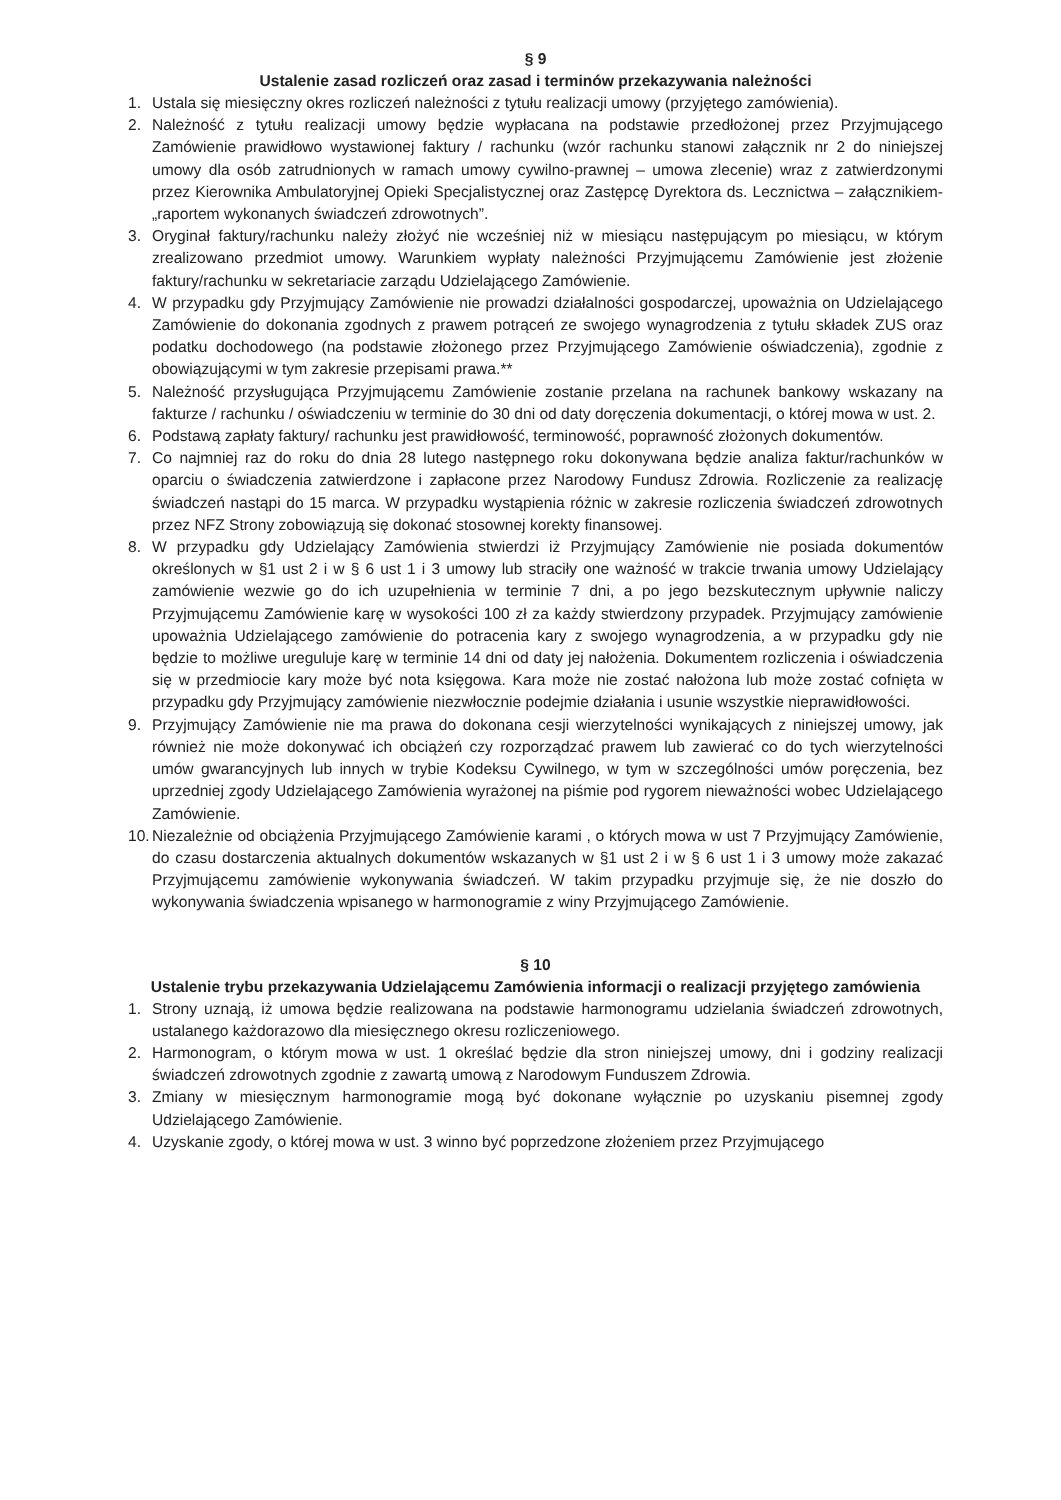§ 9
Ustalenie zasad rozliczeń oraz zasad i terminów przekazywania należności
1. Ustala się miesięczny okres rozliczeń należności z tytułu realizacji umowy (przyjętego zamówienia).
2. Należność z tytułu realizacji umowy będzie wypłacana na podstawie przedłożonej przez Przyjmującego Zamówienie prawidłowo wystawionej faktury / rachunku (wzór rachunku stanowi załącznik nr 2 do niniejszej umowy dla osób zatrudnionych w ramach umowy cywilno-prawnej – umowa zlecenie) wraz z zatwierdzonymi przez Kierownika Ambulatoryjnej Opieki Specjalistycznej oraz Zastępcę Dyrektora ds. Lecznictwa – załącznikiem- „raportem wykonanych świadczeń zdrowotnych”.
3. Oryginał faktury/rachunku należy złożyć nie wcześniej niż w miesiącu następującym po miesiącu, w którym zrealizowano przedmiot umowy. Warunkiem wypłaty należności Przyjmującemu Zamówienie jest złożenie faktury/rachunku w sekretariacie zarządu Udzielającego Zamówienie.
4. W przypadku gdy Przyjmujący Zamówienie nie prowadzi działalności gospodarczej, upoważnia on Udzielającego Zamówienie do dokonania zgodnych z prawem potrąceń ze swojego wynagrodzenia z tytułu składek ZUS oraz podatku dochodowego (na podstawie złożonego przez Przyjmującego Zamówienie oświadczenia), zgodnie z obowiązującymi w tym zakresie przepisami prawa.**
5. Należność przysługująca Przyjmującemu Zamówienie zostanie przelana na rachunek bankowy wskazany na fakturze / rachunku / oświadczeniu w terminie do 30 dni od daty doręczenia dokumentacji, o której mowa w ust. 2.
6. Podstawą zapłaty faktury/ rachunku jest prawidłowość, terminowość, poprawność złożonych dokumentów.
7. Co najmniej raz do roku do dnia 28 lutego następnego roku dokonywana będzie analiza faktur/rachunków w oparciu o świadczenia zatwierdzone i zapłacone przez Narodowy Fundusz Zdrowia. Rozliczenie za realizację świadczeń nastąpi do 15 marca. W przypadku wystąpienia różnic w zakresie rozliczenia świadczeń zdrowotnych przez NFZ Strony zobowiązują się dokonać stosownej korekty finansowej.
8. W przypadku gdy Udzielający Zamówienia stwierdzi iż Przyjmujący Zamówienie nie posiada dokumentów określonych w §1 ust 2 i w § 6 ust 1 i 3 umowy lub straciły one ważność w trakcie trwania umowy Udzielający zamówienie wezwie go do ich uzupełnienia w terminie 7 dni, a po jego bezskutecznym upływnie naliczy Przyjmującemu Zamówienie karę w wysokości 100 zł za każdy stwierdzony przypadek. Przyjmujący zamówienie upoważnia Udzielającego zamówienie do potracenia kary z swojego wynagrodzenia, a w przypadku gdy nie będzie to możliwe ureguluje karę w terminie 14 dni od daty jej nałożenia. Dokumentem rozliczenia i oświadczenia się w przedmiocie kary może być nota księgowa. Kara może nie zostać nałożona lub może zostać cofnięta w przypadku gdy Przyjmujący zamówienie niezwłocznie podejmie działania i usunie wszystkie nieprawidłowości.
9. Przyjmujący Zamówienie nie ma prawa do dokonana cesji wierzytelności wynikających z niniejszej umowy, jak również nie może dokonywać ich obciążeń czy rozporządzać prawem lub zawierać co do tych wierzytelności umów gwarancyjnych lub innych w trybie Kodeksu Cywilnego, w tym w szczególności umów poręczenia, bez uprzedniej zgody Udzielającego Zamówienia wyrażonej na piśmie pod rygorem nieważności wobec Udzielającego Zamówienie.
10. Niezależnie od obciążenia Przyjmującego Zamówienie karami , o których mowa w ust 7 Przyjmujący Zamówienie, do czasu dostarczenia aktualnych dokumentów wskazanych w §1 ust 2 i w § 6 ust 1 i 3 umowy może zakazać Przyjmującemu zamówienie wykonywania świadczeń. W takim przypadku przyjmuje się, że nie doszło do wykonywania świadczenia wpisanego w harmonogramie z winy Przyjmującego Zamówienie.
§ 10
Ustalenie trybu przekazywania Udzielającemu Zamówienia informacji o realizacji przyjętego zamówienia
1. Strony uznają, iż umowa będzie realizowana na podstawie harmonogramu udzielania świadczeń zdrowotnych, ustalanego każdorazowo dla miesięcznego okresu rozliczeniowego.
2. Harmonogram, o którym mowa w ust. 1 określać będzie dla stron niniejszej umowy, dni i godziny realizacji świadczeń zdrowotnych zgodnie z zawartą umową z Narodowym Funduszem Zdrowia.
3. Zmiany w miesięcznym harmonogramie mogą być dokonane wyłącznie po uzyskaniu pisemnej zgody Udzielającego Zamówienie.
4. Uzyskanie zgody, o której mowa w ust. 3 winno być poprzedzone złożeniem przez Przyjmującego